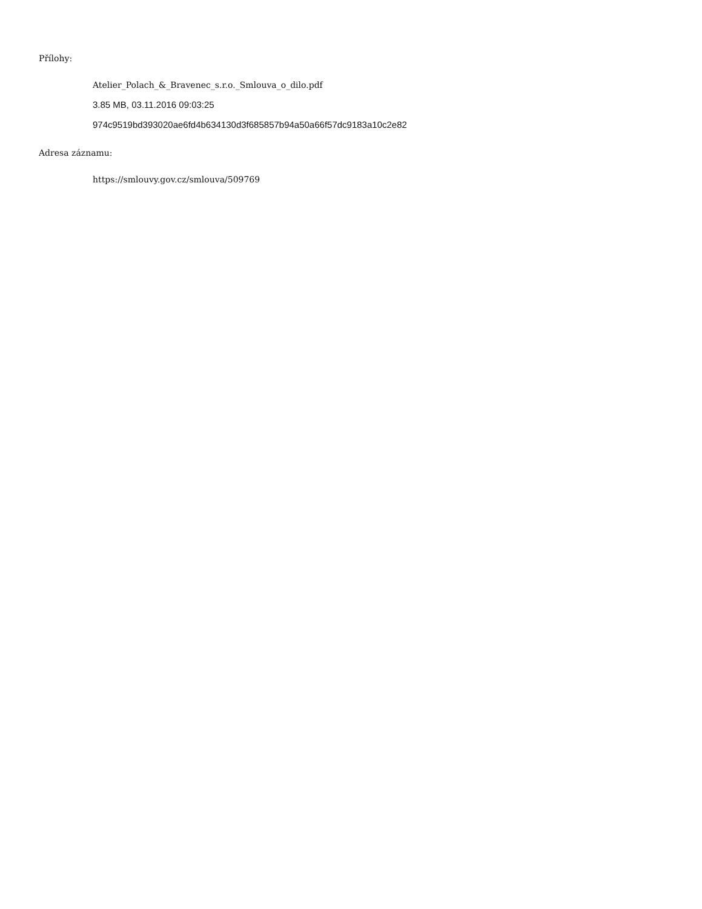Přílohy:
Atelier_Polach_&_Bravenec_s.r.o._Smlouva_o_dilo.pdf
3.85 MB, 03.11.2016 09:03:25
974c9519bd393020ae6fd4b634130d3f685857b94a50a66f57dc9183a10c2e82
Adresa záznamu:
https://smlouvy.gov.cz/smlouva/509769